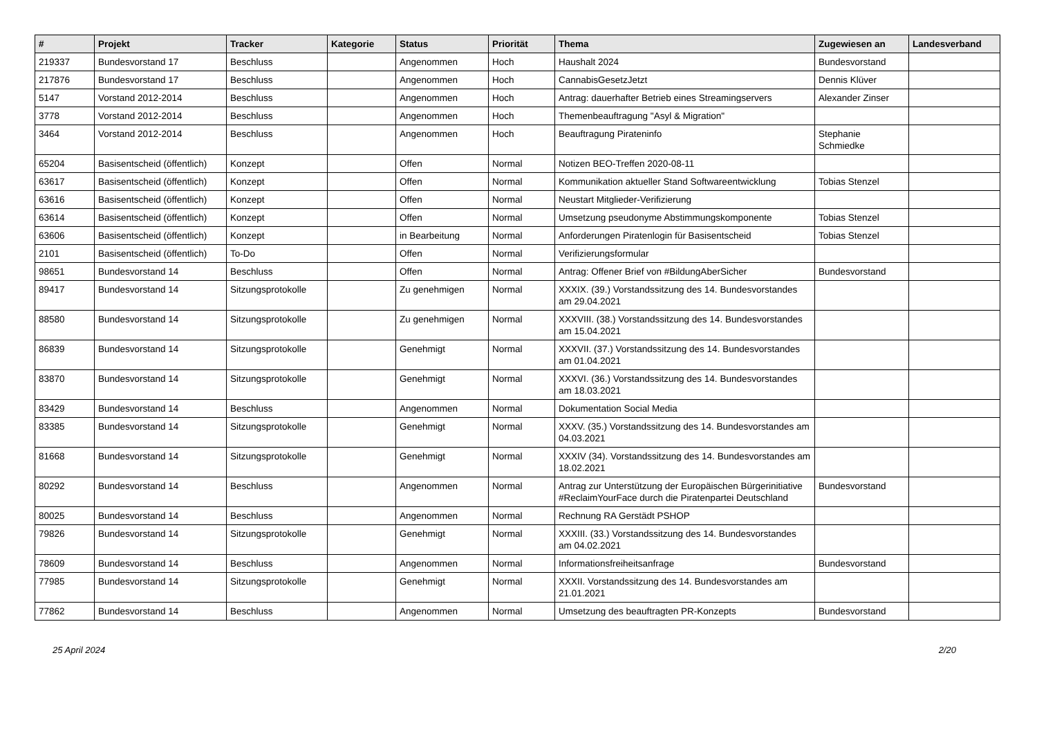| # | Projekt | Tracker | Kategorie | Status | Priorität | Thema | Zugewiesen an | Landesverband |
| --- | --- | --- | --- | --- | --- | --- | --- | --- |
| 219337 | Bundesvorstand 17 | Beschluss | | Angenommen | Hoch | Haushalt 2024 | Bundesvorstand | |
| 217876 | Bundesvorstand 17 | Beschluss | | Angenommen | Hoch | CannabisGesetzJetzt | Dennis Klüver | |
| 5147 | Vorstand 2012-2014 | Beschluss | | Angenommen | Hoch | Antrag: dauerhafter Betrieb eines Streamingservers | Alexander Zinser | |
| 3778 | Vorstand 2012-2014 | Beschluss | | Angenommen | Hoch | Themenbeauftragung "Asyl & Migration" | | |
| 3464 | Vorstand 2012-2014 | Beschluss | | Angenommen | Hoch | Beauftragung Pirateninfo | Stephanie Schmiedke | |
| 65204 | Basisentscheid (öffentlich) | Konzept | | Offen | Normal | Notizen BEO-Treffen 2020-08-11 | | |
| 63617 | Basisentscheid (öffentlich) | Konzept | | Offen | Normal | Kommunikation aktueller Stand Softwareentwicklung | Tobias Stenzel | |
| 63616 | Basisentscheid (öffentlich) | Konzept | | Offen | Normal | Neustart Mitglieder-Verifizierung | | |
| 63614 | Basisentscheid (öffentlich) | Konzept | | Offen | Normal | Umsetzung pseudonyme Abstimmungskomponente | Tobias Stenzel | |
| 63606 | Basisentscheid (öffentlich) | Konzept | | in Bearbeitung | Normal | Anforderungen Piratenlogin für Basisentscheid | Tobias Stenzel | |
| 2101 | Basisentscheid (öffentlich) | To-Do | | Offen | Normal | Verifizierungsformular | | |
| 98651 | Bundesvorstand 14 | Beschluss | | Offen | Normal | Antrag: Offener Brief von #BildungAberSicher | Bundesvorstand | |
| 89417 | Bundesvorstand 14 | Sitzungsprotokolle | | Zu genehmigen | Normal | XXXIX. (39.) Vorstandssitzung des 14. Bundesvorstandes am 29.04.2021 | | |
| 88580 | Bundesvorstand 14 | Sitzungsprotokolle | | Zu genehmigen | Normal | XXXVIII. (38.) Vorstandssitzung des 14. Bundesvorstandes am 15.04.2021 | | |
| 86839 | Bundesvorstand 14 | Sitzungsprotokolle | | Genehmigt | Normal | XXXVII. (37.) Vorstandssitzung des 14. Bundesvorstandes am 01.04.2021 | | |
| 83870 | Bundesvorstand 14 | Sitzungsprotokolle | | Genehmigt | Normal | XXXVI. (36.) Vorstandssitzung des 14. Bundesvorstandes am 18.03.2021 | | |
| 83429 | Bundesvorstand 14 | Beschluss | | Angenommen | Normal | Dokumentation Social Media | | |
| 83385 | Bundesvorstand 14 | Sitzungsprotokolle | | Genehmigt | Normal | XXXV. (35.) Vorstandssitzung des 14. Bundesvorstandes am 04.03.2021 | | |
| 81668 | Bundesvorstand 14 | Sitzungsprotokolle | | Genehmigt | Normal | XXXIV (34). Vorstandssitzung des 14. Bundesvorstandes am 18.02.2021 | | |
| 80292 | Bundesvorstand 14 | Beschluss | | Angenommen | Normal | Antrag zur Unterstützung der Europäischen Bürgerinitiative #ReclaimYourFace durch die Piratenpartei Deutschland | Bundesvorstand | |
| 80025 | Bundesvorstand 14 | Beschluss | | Angenommen | Normal | Rechnung RA Gerstädt PSHOP | | |
| 79826 | Bundesvorstand 14 | Sitzungsprotokolle | | Genehmigt | Normal | XXXIII. (33.) Vorstandssitzung des 14. Bundesvorstandes am 04.02.2021 | | |
| 78609 | Bundesvorstand 14 | Beschluss | | Angenommen | Normal | Informationsfreiheitsanfrage | Bundesvorstand | |
| 77985 | Bundesvorstand 14 | Sitzungsprotokolle | | Genehmigt | Normal | XXXII. Vorstandssitzung des 14. Bundesvorstandes am 21.01.2021 | | |
| 77862 | Bundesvorstand 14 | Beschluss | | Angenommen | Normal | Umsetzung des beauftragten PR-Konzepts | Bundesvorstand | |
25 April 2024 2/20